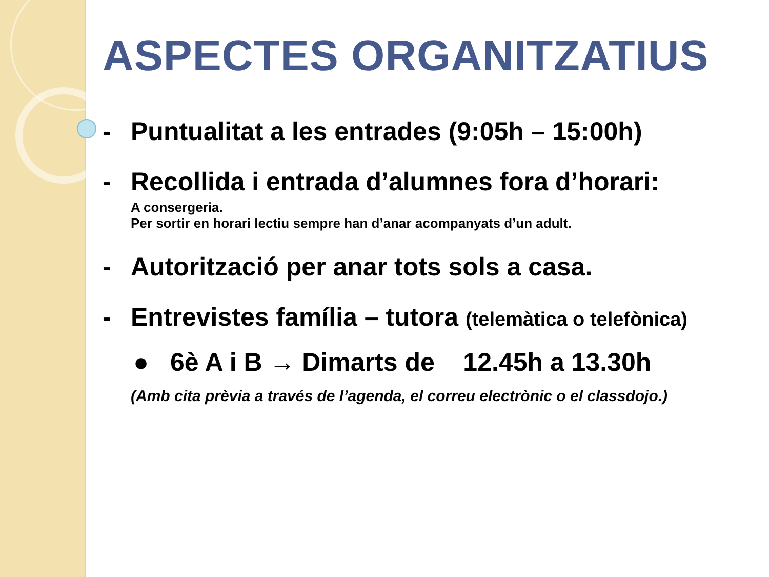ASPECTES ORGANITZATIUS
- Puntualitat a les entrades (9:05h – 15:00h)
- Recollida i entrada d’alumnes fora d’horari:
A consergeria.
Per sortir en horari lectiu sempre han d’anar acompanyats d’un adult.
- Autorització per anar tots sols a casa.
- Entrevistes família – tutora (telemàtica o telefònica)
● 6è A i B → Dimarts de 12.45h a 13.30h
(Amb cita prèvia a través de l’agenda, el correu electrònic o el classdojo.)